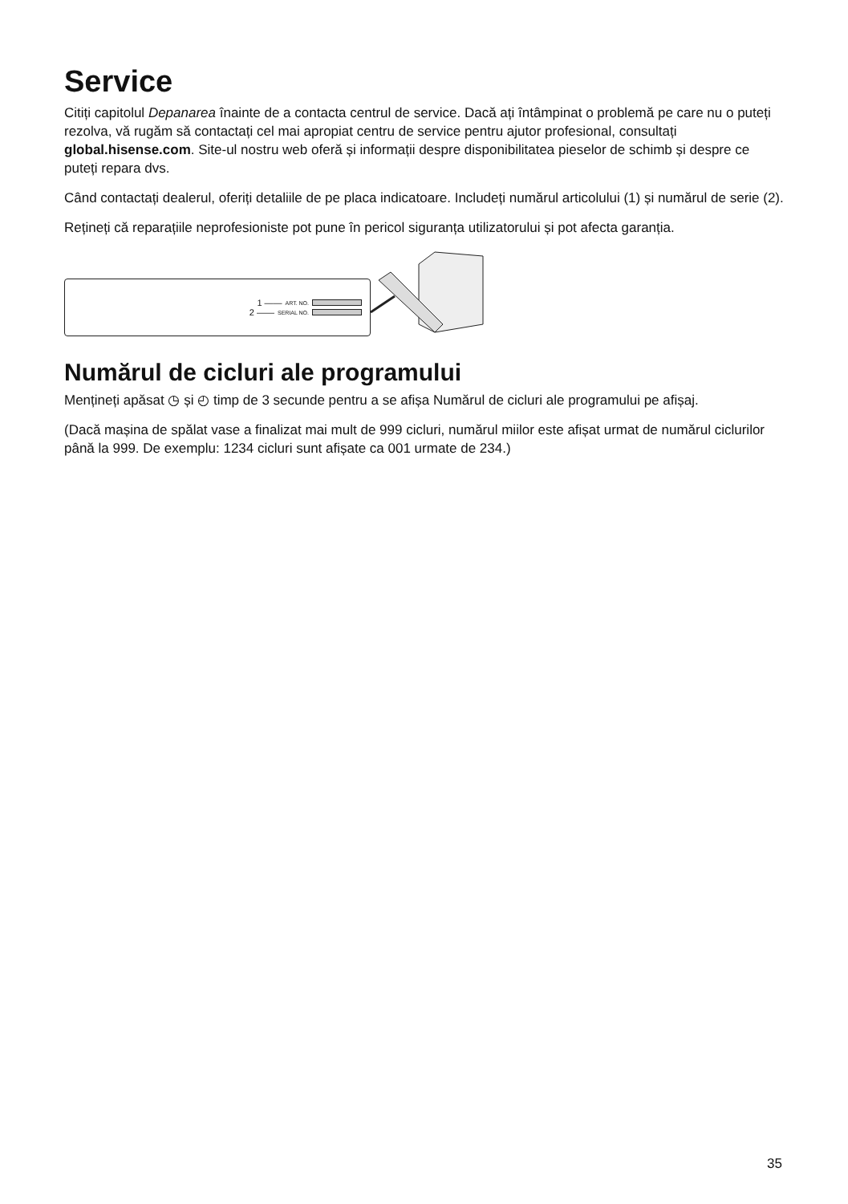Service
Citiți capitolul Depanarea înainte de a contacta centrul de service. Dacă ați întâmpinat o problemă pe care nu o puteți rezolva, vă rugăm să contactați cel mai apropiat centru de service pentru ajutor profesional, consultați global.hisense.com. Site-ul nostru web oferă și informații despre disponibilitatea pieselor de schimb și despre ce puteți repara dvs.
Când contactați dealerul, oferiți detaliile de pe placa indicatoare. Includeți numărul articolului (1) și numărul de serie (2).
Rețineți că reparațiile neprofesioniste pot pune în pericol siguranța utilizatorului și pot afecta garanția.
1 —— ART. NO.
2 —— SERIAL NO.
Numărul de cicluri ale programului
Mențineți apăsat ◷ și ◴ timp de 3 secunde pentru a se afișa Numărul de cicluri ale programului pe afișaj.
(Dacă mașina de spălat vase a finalizat mai mult de 999 cicluri, numărul miilor este afișat urmat de numărul ciclurilor până la 999. De exemplu: 1234 cicluri sunt afișate ca 001 urmate de 234.)
35